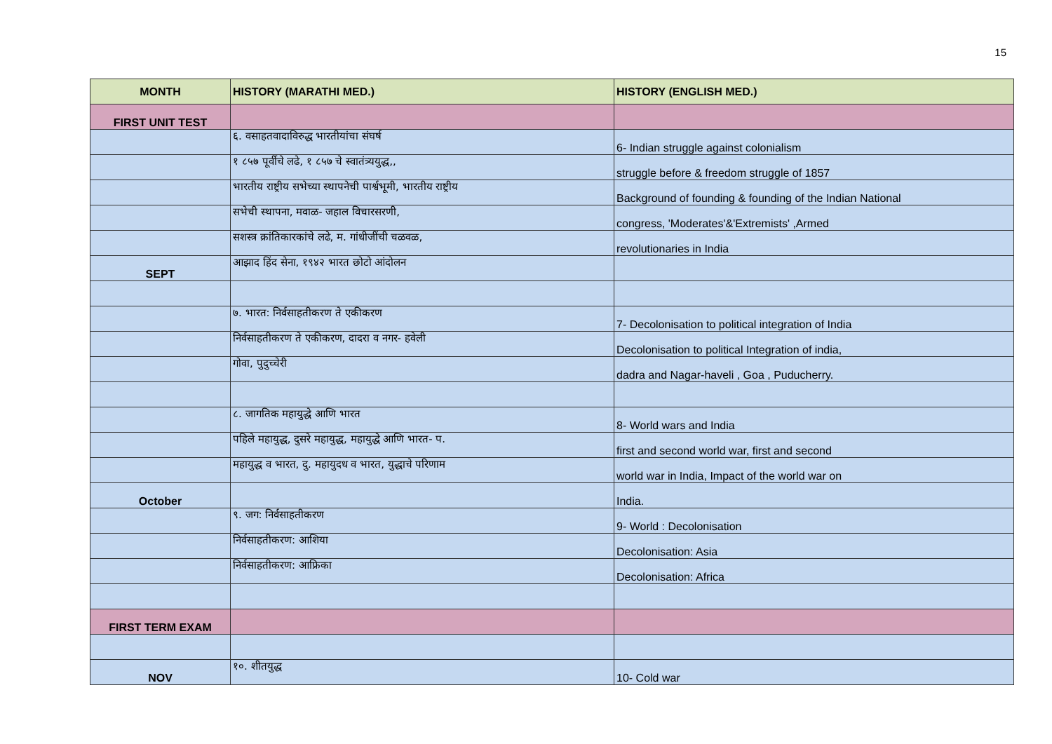15
| MONTH | HISTORY (MARATHI MED.) | HISTORY (ENGLISH MED.) |
| --- | --- | --- |
| FIRST UNIT TEST | | |
| | ६. वसाहतवादाविरुद्ध भारतीयांचा संघर्ष | 6- Indian struggle against colonialism |
| | १ ८५७ पूर्वीचे लढे, १ ८५७ चे स्वातंत्र्ययुद्ध,, | struggle before & freedom struggle of 1857 |
| | भारतीय राष्ट्रीय सभेच्या स्थापनेची पार्श्वभूमी, भारतीय राष्ट्रीय | Background of founding & founding of the Indian National |
| | सभेची स्थापना, मवाळ- जहाल विचारसरणी, | congress, 'Moderates'&'Extremists' ,Armed |
| | सशस्त्र क्रांतिकारकांचे लढे, म. गांधीजींची चळवळ, | revolutionaries in India |
| SEPT | आझाद हिंद सेना, १९४२ भारत छोटो आंदोलन | |
| | ७. भारत: निर्वसाहतीकरण ते एकीकरण | 7- Decolonisation to political integration of India |
| | निर्वसाहतीकरण ते एकीकरण, दादरा व नगर- हवेली | Decolonisation to political Integration of india, |
| | गोवा, पुदुच्चेरी | dadra and Nagar-haveli , Goa , Puducherry. |
| | ८. जागतिक महायुद्धे आणि भारत | 8- World wars and India |
| | पहिले महायुद्ध, दुसरे महायुद्ध, महायुद्धे आणि भारत- प. | first and second world war, first and second |
| | महायुद्ध व भारत, दु. महायुदध व भारत, युद्धाचे परिणाम | world war in India, Impact of the world war on |
| October | | India. |
| | ९. जग: निर्वसाहतीकरण | 9- World : Decolonisation |
| | निर्वसाहतीकरण: आशिया | Decolonisation: Asia |
| | निर्वसाहतीकरण: आफ्रिका | Decolonisation: Africa |
| FIRST TERM EXAM | | |
| NOV | १०. शीतयुद्ध | 10- Cold war |